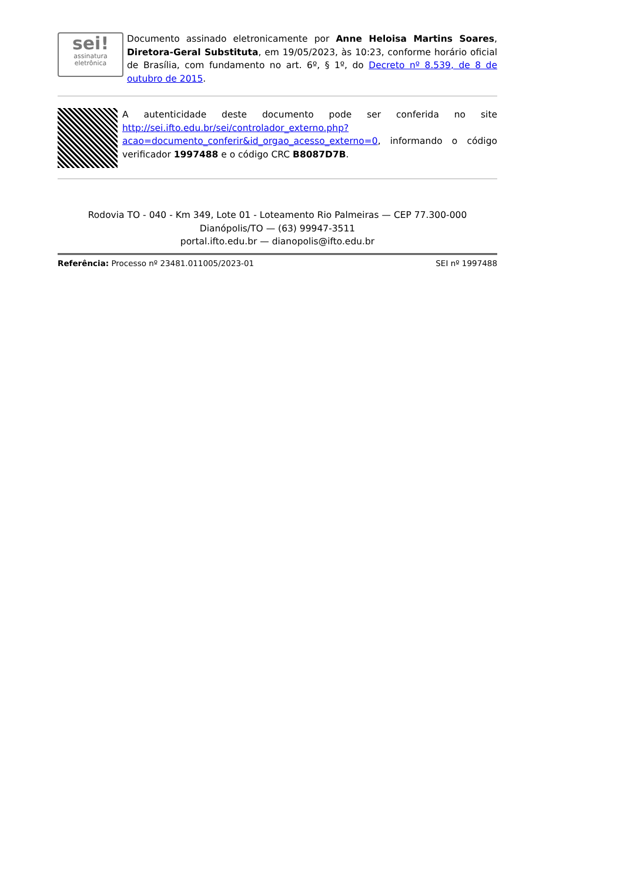sei!
assinatura
eletrônica
Documento assinado eletronicamente por Anne Heloisa Martins Soares, Diretora-Geral Substituta, em 19/05/2023, às 10:23, conforme horário oficial de Brasília, com fundamento no art. 6º, § 1º, do Decreto nº 8.539, de 8 de outubro de 2015.
A autenticidade deste documento pode ser conferida no site http://sei.ifto.edu.br/sei/controlador_externo.php?acao=documento_conferir&id_orgao_acesso_externo=0, informando o código verificador 1997488 e o código CRC B8087D7B.
Rodovia TO - 040 - Km 349, Lote 01 - Loteamento Rio Palmeiras — CEP 77.300-000
Dianópolis/TO — (63) 99947-3511
portal.ifto.edu.br — dianopolis@ifto.edu.br
Referência: Processo nº 23481.011005/2023-01 SEI nº 1997488